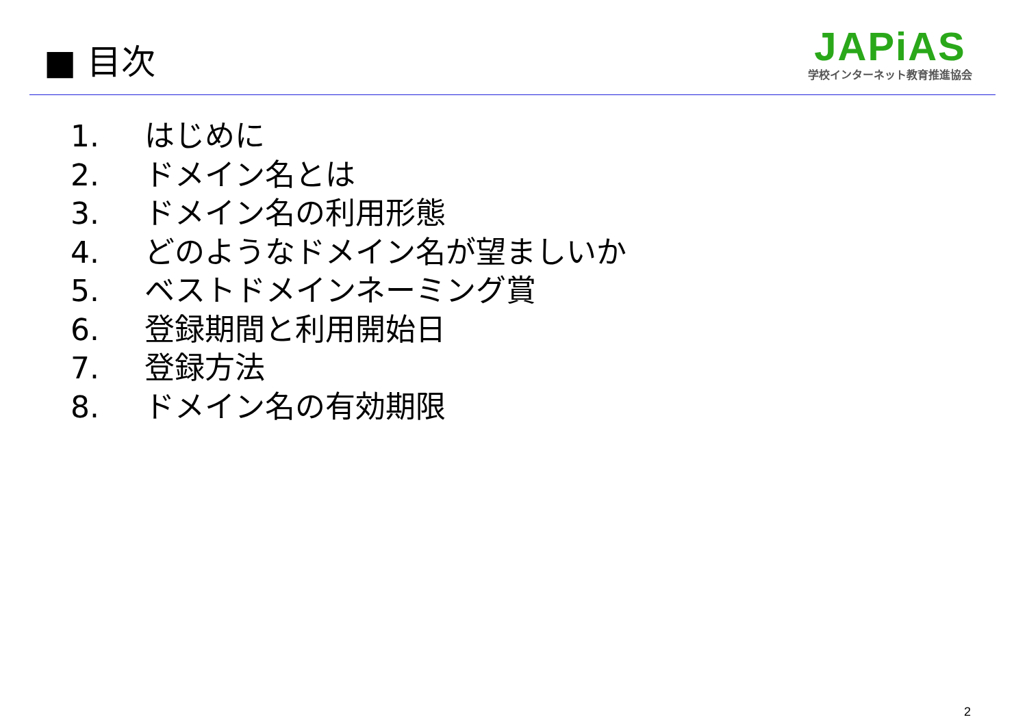■ 目次
JAPiAS
学校インターネット教育推進協会
1. はじめに
2. ドメイン名とは
3. ドメイン名の利用形態
4. どのようなドメイン名が望ましいか
5. ベストドメインネーミング賞
6. 登録期間と利用開始日
7. 登録方法
8. ドメイン名の有効期限
2